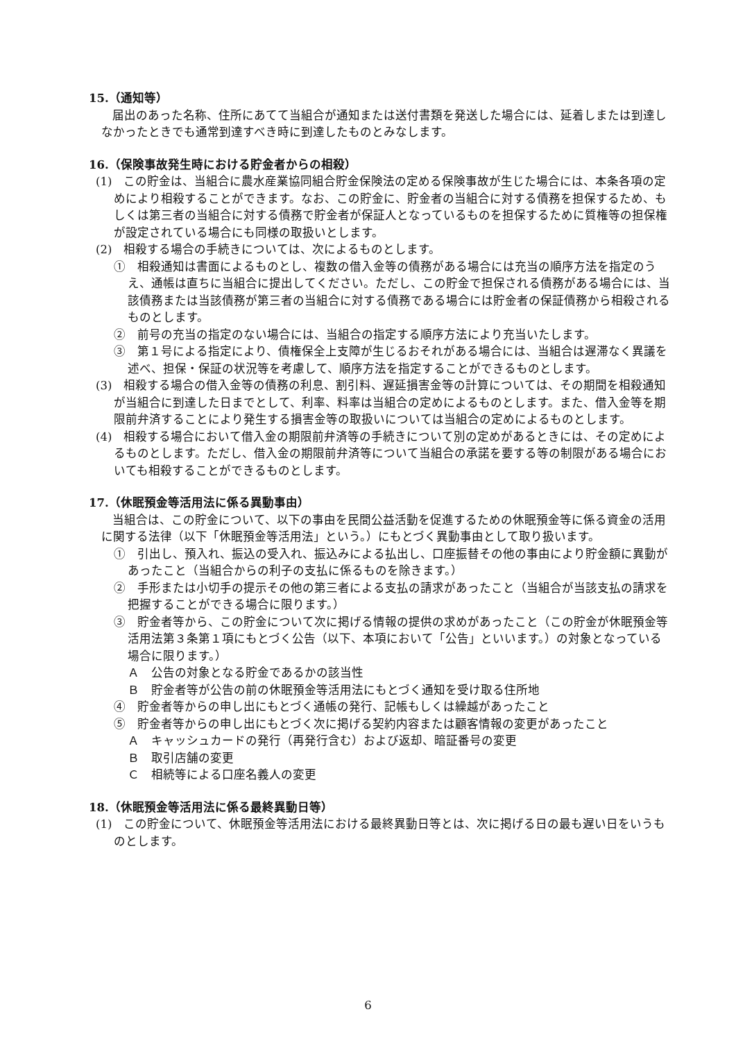15.（通知等）
届出のあった名称、住所にあてて当組合が通知または送付書類を発送した場合には、延着しまたは到達しなかったときでも通常到達すべき時に到達したものとみなします。
16.（保険事故発生時における貯金者からの相殺）
(1)　この貯金は、当組合に農水産業協同組合貯金保険法の定める保険事故が生じた場合には、本条各項の定めにより相殺することができます。なお、この貯金に、貯金者の当組合に対する債務を担保するため、もしくは第三者の当組合に対する債務で貯金者が保証人となっているものを担保するために質権等の担保権が設定されている場合にも同様の取扱いとします。
(2)　相殺する場合の手続きについては、次によるものとします。
①　相殺通知は書面によるものとし、複数の借入金等の債務がある場合には充当の順序方法を指定のうえ、通帳は直ちに当組合に提出してください。ただし、この貯金で担保される債務がある場合には、当該債務または当該債務が第三者の当組合に対する債務である場合には貯金者の保証債務から相殺されるものとします。
②　前号の充当の指定のない場合には、当組合の指定する順序方法により充当いたします。
③　第１号による指定により、債権保全上支障が生じるおそれがある場合には、当組合は遅滞なく異議を述べ、担保・保証の状況等を考慮して、順序方法を指定することができるものとします。
(3)　相殺する場合の借入金等の債務の利息、割引料、遅延損害金等の計算については、その期間を相殺通知が当組合に到達した日までとして、利率、料率は当組合の定めによるものとします。また、借入金等を期限前弁済することにより発生する損害金等の取扱いについては当組合の定めによるものとします。
(4)　相殺する場合において借入金の期限前弁済等の手続きについて別の定めがあるときには、その定めによるものとします。ただし、借入金の期限前弁済等について当組合の承諾を要する等の制限がある場合においても相殺することができるものとします。
17.（休眠預金等活用法に係る異動事由）
当組合は、この貯金について、以下の事由を民間公益活動を促進するための休眠預金等に係る資金の活用に関する法律（以下「休眠預金等活用法」という。）にもとづく異動事由として取り扱います。
①　引出し、預入れ、振込の受入れ、振込みによる払出し、口座振替その他の事由により貯金額に異動があったこと（当組合からの利子の支払に係るものを除きます。）
②　手形または小切手の提示その他の第三者による支払の請求があったこと（当組合が当該支払の請求を把握することができる場合に限ります。）
③　貯金者等から、この貯金について次に掲げる情報の提供の求めがあったこと（この貯金が休眠預金等活用法第３条第１項にもとづく公告（以下、本項において「公告」といいます。）の対象となっている場合に限ります。）
Ａ　公告の対象となる貯金であるかの該当性
Ｂ　貯金者等が公告の前の休眠預金等活用法にもとづく通知を受け取る住所地
④　貯金者等からの申し出にもとづく通帳の発行、記帳もしくは繰越があったこと
⑤　貯金者等からの申し出にもとづく次に掲げる契約内容または顧客情報の変更があったこと
Ａ　キャッシュカードの発行（再発行含む）および返却、暗証番号の変更
Ｂ　取引店舗の変更
Ｃ　相続等による口座名義人の変更
18.（休眠預金等活用法に係る最終異動日等）
(1)　この貯金について、休眠預金等活用法における最終異動日等とは、次に掲げる日の最も遅い日をいうものとします。
6